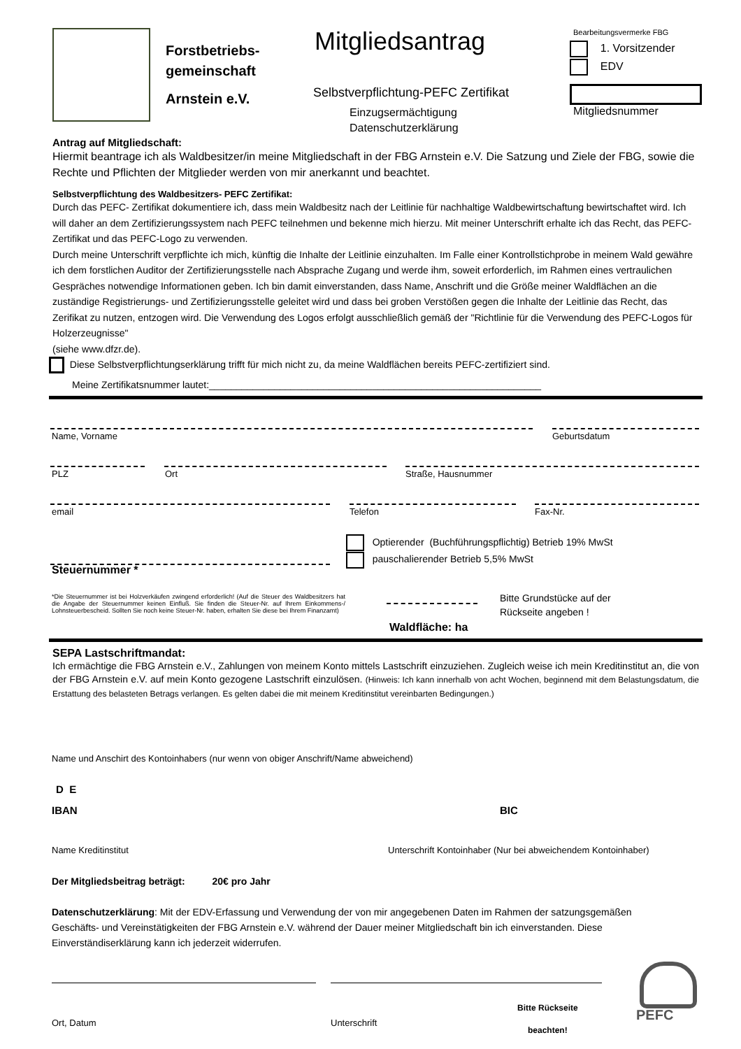Forstbetriebs-
gemeinschaft
Arnstein e.V.
Mitgliedsantrag
Selbstverpflichtung-PEFC Zertifikat
Einzugsermächtigung
Datenschutzerklärung
Bearbeitungsvermerke FBG
1. Vorsitzender
EDV
Mitgliedsnummer
Antrag auf Mitgliedschaft:
Hiermit beantrage ich als Waldbesitzer/in meine Mitgliedschaft in der FBG Arnstein e.V. Die Satzung und Ziele der FBG, sowie die Rechte und Pflichten der Mitglieder werden von mir anerkannt und beachtet.
Selbstverpflichtung des Waldbesitzers- PEFC Zertifikat:
Durch das PEFC- Zertifikat dokumentiere ich, dass mein Waldbesitz nach der Leitlinie für nachhaltige Waldbewirtschaftung bewirtschaftet wird. Ich will daher an dem Zertifizierungssystem nach PEFC teilnehmen und bekenne mich hierzu. Mit meiner Unterschrift erhalte ich das Recht, das PEFC- Zertifikat und das PEFC-Logo zu verwenden.
Durch meine Unterschrift verpflichte ich mich, künftig die Inhalte der Leitlinie einzuhalten. Im Falle einer Kontrollstichprobe in meinem Wald gewähre ich dem forstlichen Auditor der Zertifizierungsstelle nach Absprache Zugang und werde ihm, soweit erforderlich, im Rahmen eines vertraulichen Gespräches notwendige Informationen geben. Ich bin damit einverstanden, dass Name, Anschrift und die Größe meiner Waldflächen an die zuständige Registrierungs- und Zertifizierungsstelle geleitet wird und dass bei groben Verstößen gegen die Inhalte der Leitlinie das Recht, das Zerifikat zu nutzen, entzogen wird. Die Verwendung des Logos erfolgt ausschließlich gemäß der "Richtlinie für die Verwendung des PEFC-Logos für Holzerzeugnisse"
(siehe www.dfzr.de).
Diese Selbstverpflichtungserklärung trifft für mich nicht zu, da meine Waldflächen bereits PEFC-zertifiziert sind.
Meine Zertifikatsnummer lautet:_____________________________________________________________
Name, Vorname Geburtsdatum
PLZ Ort Straße, Hausnummer
email Telefon Fax-Nr.
Optierender (Buchführungspflichtig) Betrieb 19% MwSt
pauschalierender Betrieb 5,5% MwSt
Steuernummer *
*Die Steuernummer ist bei Holzverkäufen zwingend erforderlich! (Auf die Steuer des Waldbesitzers hat die Angabe der Steuernummer keinen Einfluß. Sie finden die Steuer-Nr. auf Ihrem Einkommens-/ Lohnsteuerbescheid. Sollten Sie noch keine Steuer-Nr. haben, erhalten Sie diese bei Ihrem Finanzamt)
Waldfläche: ha
Bitte Grundstücke auf der
Rückseite angeben !
SEPA Lastschriftmandat:
Ich ermächtige die FBG Arnstein e.V., Zahlungen von meinem Konto mittels Lastschrift einzuziehen. Zugleich weise ich mein Kreditinstitut an, die von der FBG Arnstein e.V. auf mein Konto gezogene Lastschrift einzulösen. (Hinweis: Ich kann innerhalb von acht Wochen, beginnend mit dem Belastungsdatum, die Erstattung des belasteten Betrags verlangen. Es gelten dabei die mit meinem Kreditinstitut vereinbarten Bedingungen.)
Name und Anschirt des Kontoinhabers (nur wenn von obiger Anschrift/Name abweichend)
D E
IBAN BIC
Name Kreditinstitut
Unterschrift Kontoinhaber (Nur bei abweichendem Kontoinhaber)
Der Mitgliedsbeitrag beträgt: 20€ pro Jahr
Datenschutzerklärung: Mit der EDV-Erfassung und Verwendung der von mir angegebenen Daten im Rahmen der satzungsgemäßen Geschäfts- und Vereinstätigkeiten der FBG Arnstein e.V. während der Dauer meiner Mitgliedschaft bin ich einverstanden. Diese Einverständiserklärung kann ich jederzeit widerrufen.
Ort, Datum Unterschrift
Bitte Rückseite
beachten!
PEFC